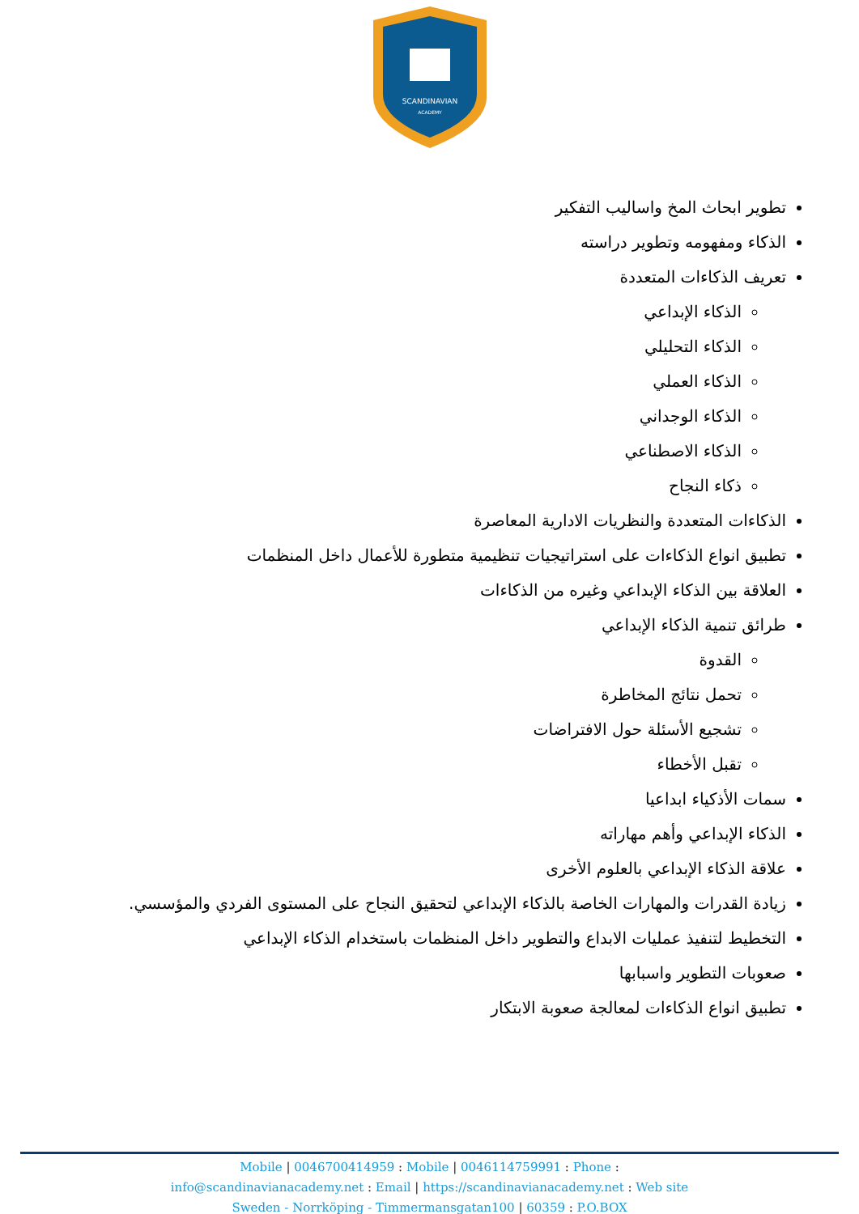SCANDINAVIAN
ACADEMY
تطوير ابحاث المخ واساليب التفكير
الذكاء ومفهومه وتطوير دراسته
تعريف الذكاءات المتعددة
الذكاء الإبداعي
الذكاء التحليلي
الذكاء العملي
الذكاء الوجداني
الذكاء الاصطناعي
ذكاء النجاح
الذكاءات المتعددة والنظريات الادارية المعاصرة
تطبيق انواع الذكاءات على استراتيجيات تنظيمية متطورة للأعمال داخل المنظمات
العلاقة بين الذكاء الإبداعي وغيره من الذكاءات
طرائق تنمية الذكاء الإبداعي
القدوة
تحمل نتائج المخاطرة
تشجيع الأسئلة حول الافتراضات
تقبل الأخطاء
سمات الأذكياء ابداعيا
الذكاء الإبداعي وأهم مهاراته
علاقة الذكاء الإبداعي بالعلوم الأخرى
زيادة القدرات والمهارات الخاصة بالذكاء الإبداعي لتحقيق النجاح على المستوى الفردي والمؤسسي.
التخطيط لتنفيذ عمليات الابداع والتطوير داخل المنظمات باستخدام الذكاء الإبداعي
صعوبات التطوير واسبابها
تطبيق انواع الذكاءات لمعالجة صعوبة الابتكار
Mobile | 0046700414959 : Mobile | 0046114759991 : Phone :
info@scandinavianacademy.net : Email | https://scandinavianacademy.net : Web site
Sweden - Norrköping - Timmermansgatan100 | 60359 : P.O.BOX